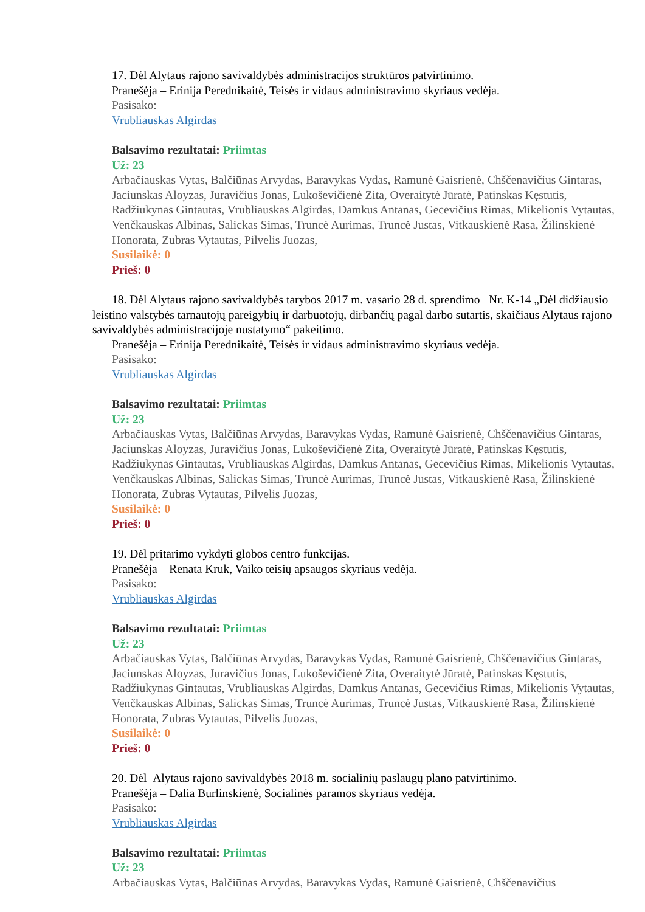17. Dėl Alytaus rajono savivaldybės administracijos struktūros patvirtinimo.
Pranešėja – Erinija Perednikaitė, Teisės ir vidaus administravimo skyriaus vedėja.
Pasisako:
Vrubliauskas Algirdas
Balsavimo rezultatai: Priimtas
Už: 23
Arbačiauskas Vytas, Balčiūnas Arvydas, Baravykas Vydas, Ramunė Gaisrienė, Chščenavičius Gintaras, Jaciunskas Aloyzas, Juravičius Jonas, Lukoševičienė Zita, Overaitytė Jūratė, Patinskas Kęstutis, Radžiukynas Gintautas, Vrubliauskas Algirdas, Damkus Antanas, Gecevičius Rimas, Mikelionis Vytautas, Venčkauskas Albinas, Salickas Simas, Truncė Aurimas, Truncė Justas, Vitkauskienė Rasa, Žilinskienė Honorata, Zubras Vytautas, Pilvelis Juozas,
Susilaikė: 0
Prieš: 0
18. Dėl Alytaus rajono savivaldybės tarybos 2017 m. vasario 28 d. sprendimo Nr. K-14 „Dėl didžiausio leistino valstybės tarnautojų pareigybių ir darbuotojų, dirbančių pagal darbo sutartis, skaičiaus Alytaus rajono savivaldybės administracijoje nustatymo“ pakeitimo.
Pranešėja – Erinija Perednikaitė, Teisės ir vidaus administravimo skyriaus vedėja.
Pasisako:
Vrubliauskas Algirdas
Balsavimo rezultatai: Priimtas
Už: 23
Arbačiauskas Vytas, Balčiūnas Arvydas, Baravykas Vydas, Ramunė Gaisrienė, Chščenavičius Gintaras, Jaciunskas Aloyzas, Juravičius Jonas, Lukoševičienė Zita, Overaitytė Jūratė, Patinskas Kęstutis, Radžiukynas Gintautas, Vrubliauskas Algirdas, Damkus Antanas, Gecevičius Rimas, Mikelionis Vytautas, Venčkauskas Albinas, Salickas Simas, Truncė Aurimas, Truncė Justas, Vitkauskienė Rasa, Žilinskienė Honorata, Zubras Vytautas, Pilvelis Juozas,
Susilaikė: 0
Prieš: 0
19. Dėl pritarimo vykdyti globos centro funkcijas.
Pranešėja – Renata Kruk, Vaiko teisių apsaugos skyriaus vedėja.
Pasisako:
Vrubliauskas Algirdas
Balsavimo rezultatai: Priimtas
Už: 23
Arbačiauskas Vytas, Balčiūnas Arvydas, Baravykas Vydas, Ramunė Gaisrienė, Chščenavičius Gintaras, Jaciunskas Aloyzas, Juravičius Jonas, Lukoševičienė Zita, Overaitytė Jūratė, Patinskas Kęstutis, Radžiukynas Gintautas, Vrubliauskas Algirdas, Damkus Antanas, Gecevičius Rimas, Mikelionis Vytautas, Venčkauskas Albinas, Salickas Simas, Truncė Aurimas, Truncė Justas, Vitkauskienė Rasa, Žilinskienė Honorata, Zubras Vytautas, Pilvelis Juozas,
Susilaikė: 0
Prieš: 0
20. Dėl Alytaus rajono savivaldybės 2018 m. socialinių paslaugų plano patvirtinimo.
Pranešėja – Dalia Burlinskienė, Socialinės paramos skyriaus vedėja.
Pasisako:
Vrubliauskas Algirdas
Balsavimo rezultatai: Priimtas
Už: 23
Arbačiauskas Vytas, Balčiūnas Arvydas, Baravykas Vydas, Ramunė Gaisrienė, Chščenavičius